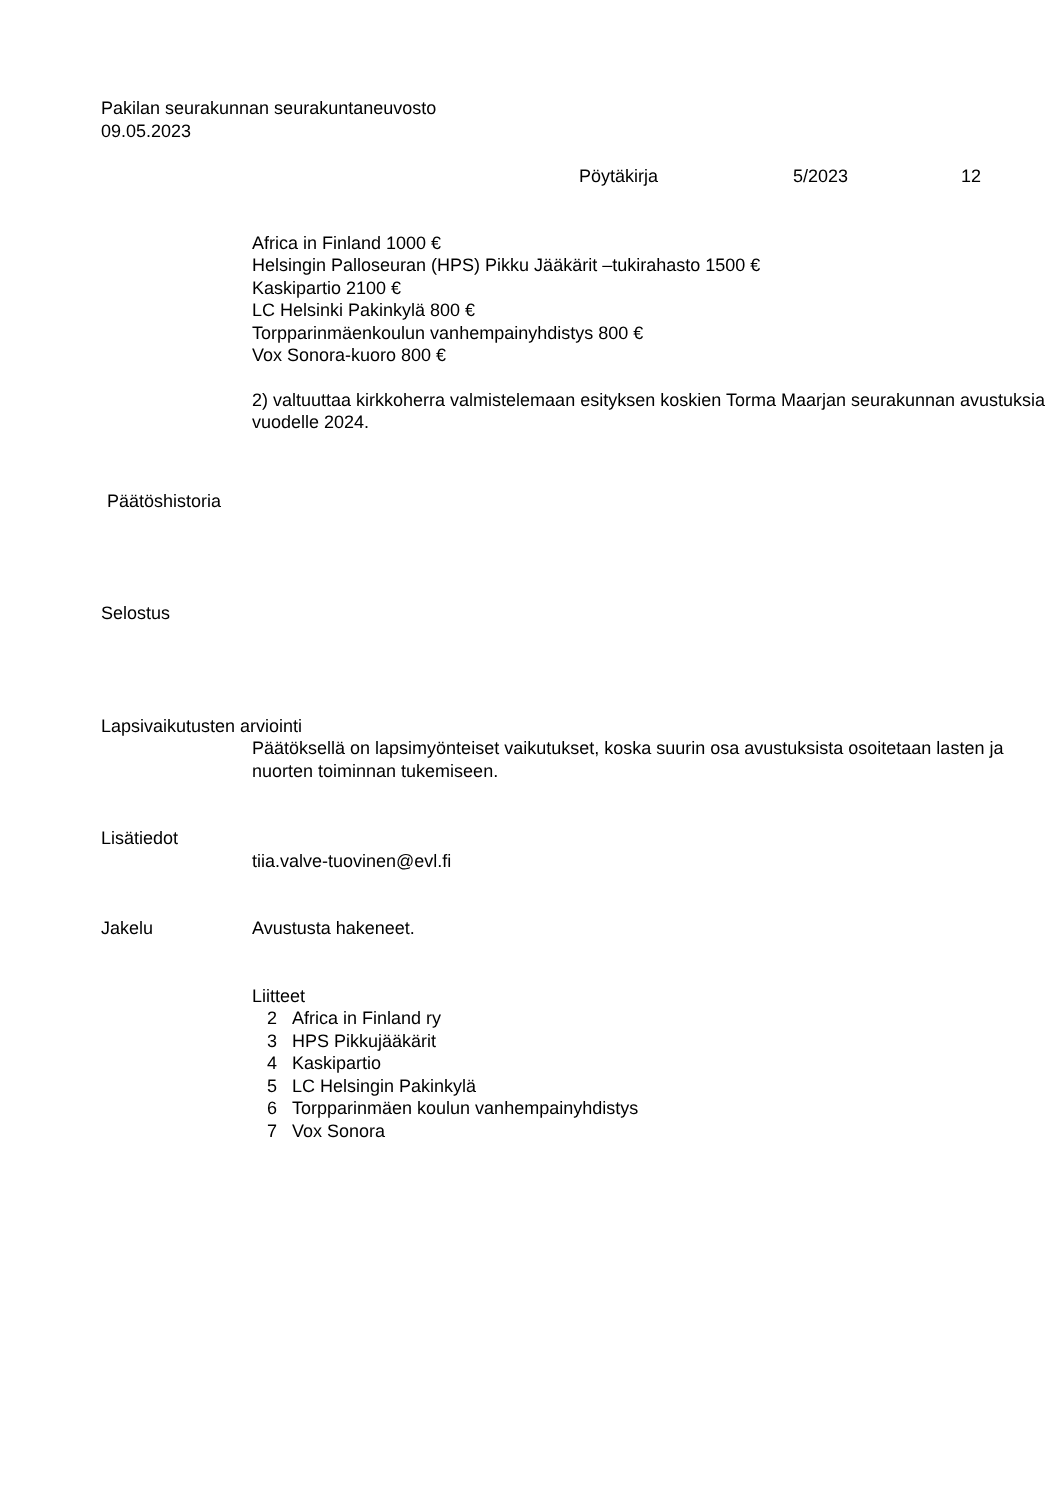Pakilan seurakunnan seurakuntaneuvosto
09.05.2023
Pöytäkirja 5/2023 12
Africa in Finland 1000 €
Helsingin Palloseuran (HPS) Pikku Jääkärit –tukirahasto 1500 €
Kaskipartio 2100 €
LC Helsinki Pakinkylä 800 €
Torpparinmäenkoulun vanhempainyhdistys 800 €
Vox Sonora-kuoro 800 €
2) valtuuttaa kirkkoherra valmistelemaan esityksen koskien Torma Maarjan seurakunnan avustuksia vuodelle 2024.
Päätöshistoria
Selostus
Lapsivaikutusten arviointi
Päätöksellä on lapsimyönteiset vaikutukset, koska suurin osa avustuksista osoitetaan lasten ja nuorten toiminnan tukemiseen.
Lisätiedot
tiia.valve-tuovinen@evl.fi
Jakelu Avustusta hakeneet.
Liitteet
| 2 | Africa in Finland ry |
| 3 | HPS Pikkujääkärit |
| 4 | Kaskipartio |
| 5 | LC Helsingin Pakinkylä |
| 6 | Torpparinmäen koulun vanhempainyhdistys |
| 7 | Vox Sonora |